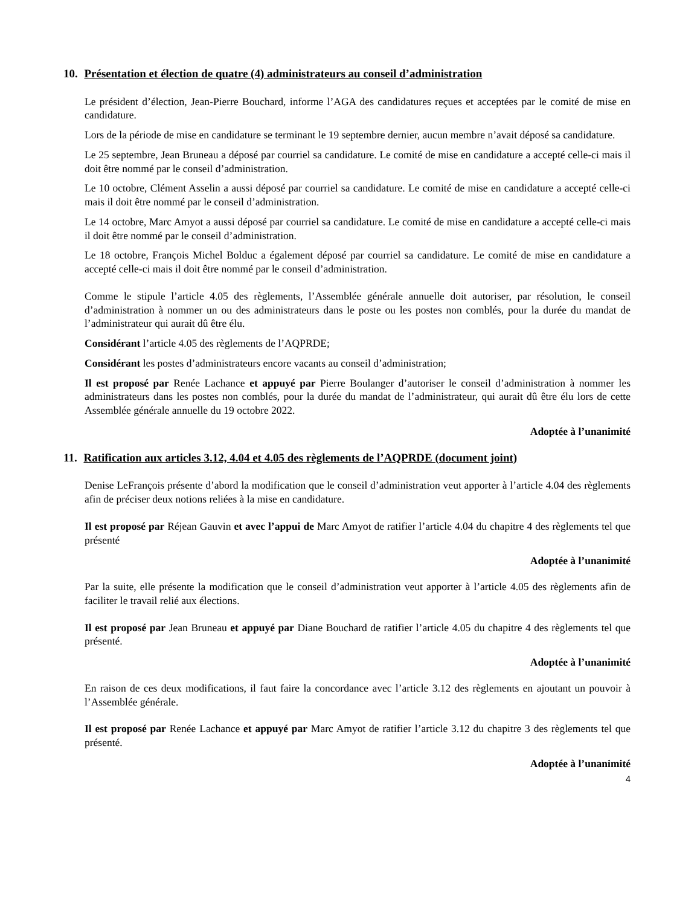10. Présentation et élection de quatre (4) administrateurs au conseil d’administration
Le président d’élection, Jean-Pierre Bouchard, informe l’AGA des candidatures reçues et acceptées par le comité de mise en candidature.
Lors de la période de mise en candidature se terminant le 19 septembre dernier, aucun membre n’avait déposé sa candidature.
Le 25 septembre, Jean Bruneau a déposé par courriel sa candidature. Le comité de mise en candidature a accepté celle-ci mais il doit être nommé par le conseil d’administration.
Le 10 octobre, Clément Asselin a aussi déposé par courriel sa candidature. Le comité de mise en candidature a accepté celle-ci mais il doit être nommé par le conseil d’administration.
Le 14 octobre, Marc Amyot a aussi déposé par courriel sa candidature. Le comité de mise en candidature a accepté celle-ci mais il doit être nommé par le conseil d’administration.
Le 18 octobre, François Michel Bolduc a également déposé par courriel sa candidature. Le comité de mise en candidature a accepté celle-ci mais il doit être nommé par le conseil d’administration.
Comme le stipule l’article 4.05 des règlements, l’Assemblée générale annuelle doit autoriser, par résolution, le conseil d’administration à nommer un ou des administrateurs dans le poste ou les postes non comblés, pour la durée du mandat de l’administrateur qui aurait dû être élu.
Considérant l’article 4.05 des règlements de l’AQPRDE;
Considérant les postes d’administrateurs encore vacants au conseil d’administration;
Il est proposé par Renée Lachance et appuyé par Pierre Boulanger d’autoriser le conseil d’administration à nommer les administrateurs dans les postes non comblés, pour la durée du mandat de l’administrateur, qui aurait dû être élu lors de cette Assemblée générale annuelle du 19 octobre 2022.
Adoptée à l’unanimité
11. Ratification aux articles 3.12, 4.04 et 4.05 des règlements de l’AQPRDE (document joint)
Denise LeFrançois présente d’abord la modification que le conseil d’administration veut apporter à l’article 4.04 des règlements afin de préciser deux notions reliées à la mise en candidature.
Il est proposé par Réjean Gauvin et avec l’appui de Marc Amyot de ratifier l’article 4.04 du chapitre 4 des règlements tel que présenté
Adoptée à l’unanimité
Par la suite, elle présente la modification que le conseil d’administration veut apporter à l’article 4.05 des règlements afin de faciliter le travail relié aux élections.
Il est proposé par Jean Bruneau et appuyé par Diane Bouchard de ratifier l’article 4.05 du chapitre 4 des règlements tel que présenté.
Adoptée à l’unanimité
En raison de ces deux modifications, il faut faire la concordance avec l’article 3.12 des règlements en ajoutant un pouvoir à l’Assemblée générale.
Il est proposé par Renée Lachance et appuyé par Marc Amyot de ratifier l’article 3.12 du chapitre 3 des règlements tel que présenté.
Adoptée à l’unanimité
4